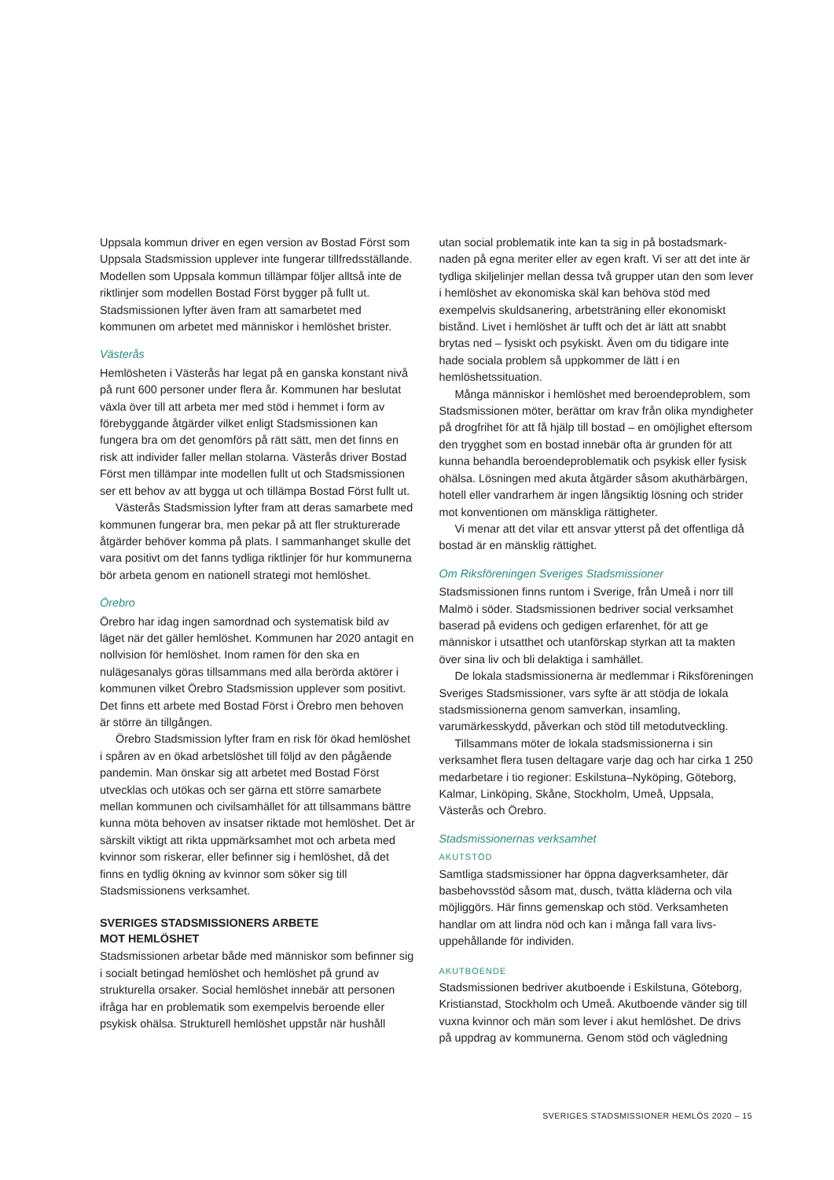Uppsala kommun driver en egen version av Bostad Först som Uppsala Stadsmission upplever inte fungerar tillfreds­ställande. Modellen som Uppsala kommun tillämpar följer alltså inte de riktlinjer som modellen Bostad Först bygger på fullt ut. Stadsmissionen lyfter även fram att samarbetet med kommunen om arbetet med människor i hemlöshet brister.
Västerås
Hemlösheten i Västerås har legat på en ganska konstant nivå på runt 600 personer under flera år. Kommunen har beslutat växla över till att arbeta mer med stöd i hemmet i form av förebyggande åtgärder vilket enligt Stadsmissionen kan fungera bra om det genomförs på rätt sätt, men det finns en risk att individer faller mellan stolarna. Västerås driver Bostad Först men tillämpar inte modellen fullt ut och Stadsmissionen ser ett behov av att bygga ut och tillämpa Bostad Först fullt ut.
Västerås Stadsmission lyfter fram att deras samarbete med kommunen fungerar bra, men pekar på att fler struktu­rerade åtgärder behöver komma på plats. I sammanhanget skulle det vara positivt om det fanns tydliga riktlinjer för hur kommunerna bör arbeta genom en nationell strategi mot hemlöshet.
Örebro
Örebro har idag ingen samordnad och systematisk bild av läget när det gäller hemlöshet. Kommunen har 2020 antagit en nollvision för hemlöshet. Inom ramen för den ska en nulägesanalys göras tillsammans med alla berörda aktörer i kommunen vilket Örebro Stadsmission upplever som positivt. Det finns ett arbete med Bostad Först i Örebro men behoven är större än tillgången.
Örebro Stadsmission lyfter fram en risk för ökad hemlöshet i spåren av en ökad arbetslöshet till följd av den pågående pandemin. Man önskar sig att arbetet med Bostad Först utvecklas och utökas och ser gärna ett större samarbete mellan kommunen och civilsamhället för att tillsammans bättre kunna möta behoven av insatser riktade mot hemlöshet. Det är särskilt viktigt att rikta uppmärk­samhet mot och arbeta med kvinnor som riskerar, eller befinner sig i hemlöshet, då det finns en tydlig ökning av kvinnor som söker sig till Stadsmissionens verksamhet.
SVERIGES STADSMISSIONERS ARBETE
MOT HEMLÖSHET
Stadsmissionen arbetar både med människor som befinner sig i socialt betingad hemlöshet och hemlöshet på grund av strukturella orsaker. Social hemlöshet innebär att personen ifråga har en problematik som exempelvis beroende eller psykisk ohälsa. Strukturell hemlöshet uppstår när hushåll
utan social problematik inte kan ta sig in på bostadsmark­naden på egna meriter eller av egen kraft. Vi ser att det inte är tydliga skiljelinjer mellan dessa två grupper utan den som lever i hemlöshet av ekonomiska skäl kan behöva stöd med exempelvis skuldsanering, arbetsträning eller ekonomiskt bistånd. Livet i hemlöshet är tufft och det är lätt att snabbt brytas ned – fysiskt och psykiskt. Även om du tidigare inte hade sociala problem så uppkommer de lätt i en hemlöshetssituation.
Många människor i hemlöshet med beroendeproblem, som Stadsmissionen möter, berättar om krav från olika myndigheter på drogfrihet för att få hjälp till bostad – en omöjlighet eftersom den trygghet som en bostad innebär ofta är grunden för att kunna behandla beroendeproblema­tik och psykisk eller fysisk ohälsa. Lösningen med akuta åtgärder såsom akuthärbärgen, hotell eller vandrarhem är ingen långsiktig lösning och strider mot konventionen om mänskliga rättigheter.
Vi menar att det vilar ett ansvar ytterst på det offentliga då bostad är en mänsklig rättighet.
Om Riksföreningen Sveriges Stadsmissioner
Stadsmissionen finns runtom i Sverige, från Umeå i norr till Malmö i söder. Stadsmissionen bedriver social verksamhet baserad på evidens och gedigen erfarenhet, för att ge människor i utsatthet och utanförskap styrkan att ta makten över sina liv och bli delaktiga i samhället.
De lokala stadsmissionerna är medlemmar i Riksfören­ingen Sveriges Stadsmissioner, vars syfte är att stödja de lokala stadsmissionerna genom samverkan, insamling, varumärkesskydd, påverkan och stöd till metodutveckling.
Tillsammans möter de lokala stadsmissionerna i sin verksamhet flera tusen deltagare varje dag och har cirka 1 250 medarbetare i tio regioner: Eskilstuna–Nyköping, Göteborg, Kalmar, Linköping, Skåne, Stockholm, Umeå, Uppsala, Västerås och Örebro.
Stadsmissionernas verksamhet
AKUTSTÖD
Samtliga stadsmissioner har öppna dagverksamheter, där basbehovsstöd såsom mat, dusch, tvätta kläderna och vila möjliggörs. Här finns gemenskap och stöd. Verksamheten handlar om att lindra nöd och kan i många fall vara livs­uppehållande för individen.
AKUTBOENDE
Stadsmissionen bedriver akutboende i Eskilstuna, Göteborg, Kristianstad, Stockholm och Umeå. Akutboende vänder sig till vuxna kvinnor och män som lever i akut hemlöshet. De drivs på uppdrag av kommunerna. Genom stöd och vägledning
SVERIGES STADSMISSIONER HEMLÖS 2020 – 15